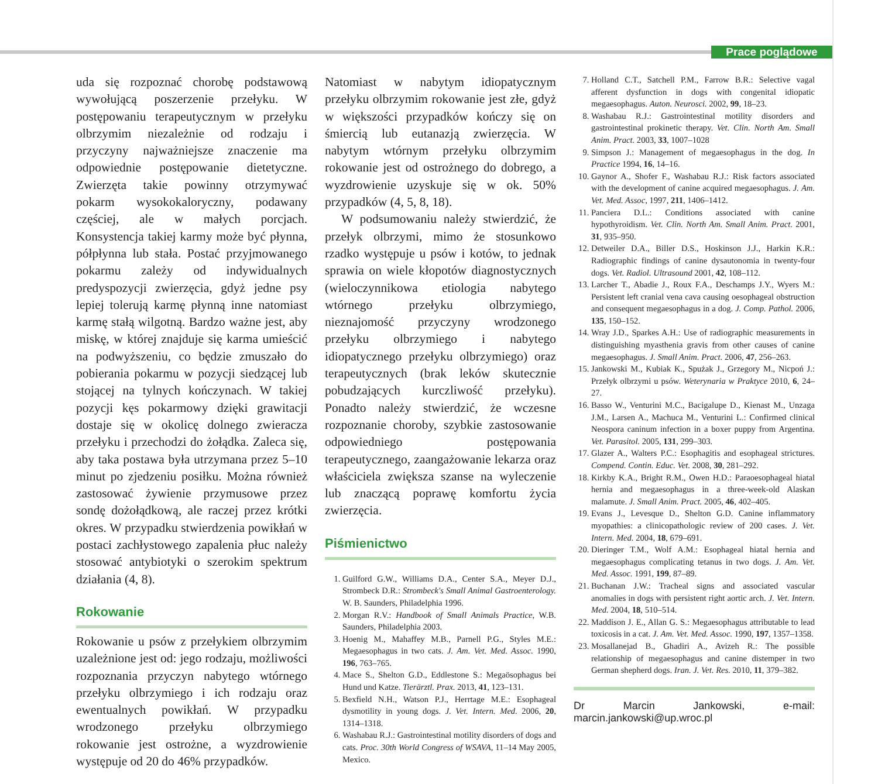Prace poglądowe
uda się rozpoznać chorobę podstawową wywołującą poszerzenie przełyku. W postępowaniu terapeutycznym w przełyku olbrzymim niezależnie od rodzaju i przyczyny najważniejsze znaczenie ma odpowiednie postępowanie dietetyczne. Zwierzęta takie powinny otrzymywać pokarm wysokokaloryczny, podawany częściej, ale w małych porcjach. Konsystencja takiej karmy może być płynna, półpłynna lub stała. Postać przyjmowanego pokarmu zależy od indywidualnych predyspozycji zwierzęcia, gdyż jedne psy lepiej tolerują karmę płynną inne natomiast karmę stałą wilgotną. Bardzo ważne jest, aby miskę, w której znajduje się karma umieścić na podwyższeniu, co będzie zmuszało do pobierania pokarmu w pozycji siedzącej lub stojącej na tylnych kończynach. W takiej pozycji kęs pokarmowy dzięki grawitacji dostaje się w okolicę dolnego zwieracza przełyku i przechodzi do żołądka. Zaleca się, aby taka postawa była utrzymana przez 5–10 minut po zjedzeniu posiłku. Można również zastosować żywienie przymusowe przez sondę dożołądkową, ale raczej przez krótki okres. W przypadku stwierdzenia powikłań w postaci zachłystowego zapalenia płuc należy stosować antybiotyki o szerokim spektrum działania (4, 8).
Rokowanie
Rokowanie u psów z przełykiem olbrzymim uzależnione jest od: jego rodzaju, możliwości rozpoznania przyczyn nabytego wtórnego przełyku olbrzymiego i ich rodzaju oraz ewentualnych powikłań. W przypadku wrodzonego przełyku olbrzymiego rokowanie jest ostrożne, a wyzdrowienie występuje od 20 do 46% przypadków.
Natomiast w nabytym idiopatycznym przełyku olbrzymim rokowanie jest złe, gdyż w większości przypadków kończy się on śmiercią lub eutanazją zwierzęcia. W nabytym wtórnym przełyku olbrzymim rokowanie jest od ostrożnego do dobrego, a wyzdrowienie uzyskuje się w ok. 50% przypadków (4, 5, 8, 18).
W podsumowaniu należy stwierdzić, że przełyk olbrzymi, mimo że stosunkowo rzadko występuje u psów i kotów, to jednak sprawia on wiele kłopotów diagnostycznych (wieloczynnikowa etiologia nabytego wtórnego przełyku olbrzymiego, nieznajomość przyczyny wrodzonego przełyku olbrzymiego i nabytego idiopatycznego przełyku olbrzymiego) oraz terapeutycznych (brak leków skutecznie pobudzających kurczliwość przełyku). Ponadto należy stwierdzić, że wczesne rozpoznanie choroby, szybkie zastosowanie odpowiedniego postępowania terapeutycznego, zaangażowanie lekarza oraz właściciela zwiększa szanse na wyleczenie lub znaczącą poprawę komfortu życia zwierzęcia.
Piśmienictwo
1. Guilford G.W., Williams D.A., Center S.A., Meyer D.J., Strombeck D.R.: Strombeck's Small Animal Gastroenterology. W. B. Saunders, Philadelphia 1996.
2. Morgan R.V.: Handbook of Small Animals Practice, W.B. Saunders, Philadelphia 2003.
3. Hoenig M., Mahaffey M.B., Parnell P.G., Styles M.E.: Megaesophagus in two cats. J. Am. Vet. Med. Assoc. 1990, 196, 763–765.
4. Mace S., Shelton G.D., Eddlestone S.: Megaösophagus bei Hund und Katze. Tierärztl. Prax. 2013, 41, 123–131.
5. Bexfield N.H., Watson P.J., Herrtage M.E.: Esophageal dysmotility in young dogs. J. Vet. Intern. Med. 2006, 20, 1314–1318.
6. Washabau R.J.: Gastrointestinal motility disorders of dogs and cats. Proc. 30th World Congress of WSAVA, 11–14 May 2005, Mexico.
7. Holland C.T., Satchell P.M., Farrow B.R.: Selective vagal afferent dysfunction in dogs with congenital idiopatic megaesophagus. Auton. Neurosci. 2002, 99, 18–23.
8. Washabau R.J.: Gastrointestinal motility disorders and gastrointestinal prokinetic therapy. Vet. Clin. North Am. Small Anim. Pract. 2003, 33, 1007–1028
9. Simpson J.: Management of megaesophagus in the dog. In Practice 1994, 16, 14–16.
10. Gaynor A., Shofer F., Washabau R.J.: Risk factors associated with the development of canine acquired megaesophagus. J. Am. Vet. Med. Assoc, 1997, 211, 1406–1412.
11. Panciera D.L.: Conditions associated with canine hypothyroidism. Vet. Clin. North Am. Small Anim. Pract. 2001, 31, 935–950.
12. Detweiler D.A., Biller D.S., Hoskinson J.J., Harkin K.R.: Radiographic findings of canine dysautonomia in twenty-four dogs. Vet. Radiol. Ultrasound 2001, 42, 108–112.
13. Larcher T., Abadie J., Roux F.A., Deschamps J.Y., Wyers M.: Persistent left cranial vena cava causing oesophageal obstruction and consequent megaesophagus in a dog. J. Comp. Pathol. 2006, 135, 150–152.
14. Wray J.D., Sparkes A.H.: Use of radiographic measurements in distinguishing myasthenia gravis from other causes of canine megaesophagus. J. Small Anim. Pract. 2006, 47, 256–263.
15. Jankowski M., Kubiak K., Spużak J., Grzegory M., Nicpoń J.: Przełyk olbrzymi u psów. Weterynaria w Praktyce 2010, 6, 24–27.
16. Basso W., Venturini M.C., Bacigalupe D., Kienast M., Unzaga J.M., Larsen A., Machuca M., Venturini L.: Confirmed clinical Neospora caninum infection in a boxer puppy from Argentina. Vet. Parasitol. 2005, 131, 299–303.
17. Glazer A., Walters P.C.: Esophagitis and esophageal strictures. Compend. Contin. Educ. Vet. 2008, 30, 281–292.
18. Kirkby K.A., Bright R.M., Owen H.D.: Paraoesophageal hiatal hernia and megaesophagus in a three-week-old Alaskan malamute. J. Small Anim. Pract. 2005, 46, 402–405.
19. Evans J., Levesque D., Shelton G.D. Canine inflammatory myopathies: a clinicopathologic review of 200 cases. J. Vet. Intern. Med. 2004, 18, 679–691.
20. Dieringer T.M., Wolf A.M.: Esophageal hiatal hernia and megaesophagus complicating tetanus in two dogs. J. Am. Vet. Med. Assoc. 1991, 199, 87–89.
21. Buchanan J.W.: Tracheal signs and associated vascular anomalies in dogs with persistent right aortic arch. J. Vet. Intern. Med. 2004, 18, 510–514.
22. Maddison J. E., Allan G. S.: Megaesophagus attributable to lead toxicosis in a cat. J. Am. Vet. Med. Assoc. 1990, 197, 1357–1358.
23. Mosallanejad B., Ghadiri A., Avizeh R.: The possible relationship of megaesophagus and canine distemper in two German shepherd dogs. Iran. J. Vet. Res. 2010, 11, 379–382.
Dr Marcin Jankowski, e-mail: marcin.jankowski@up.wroc.pl